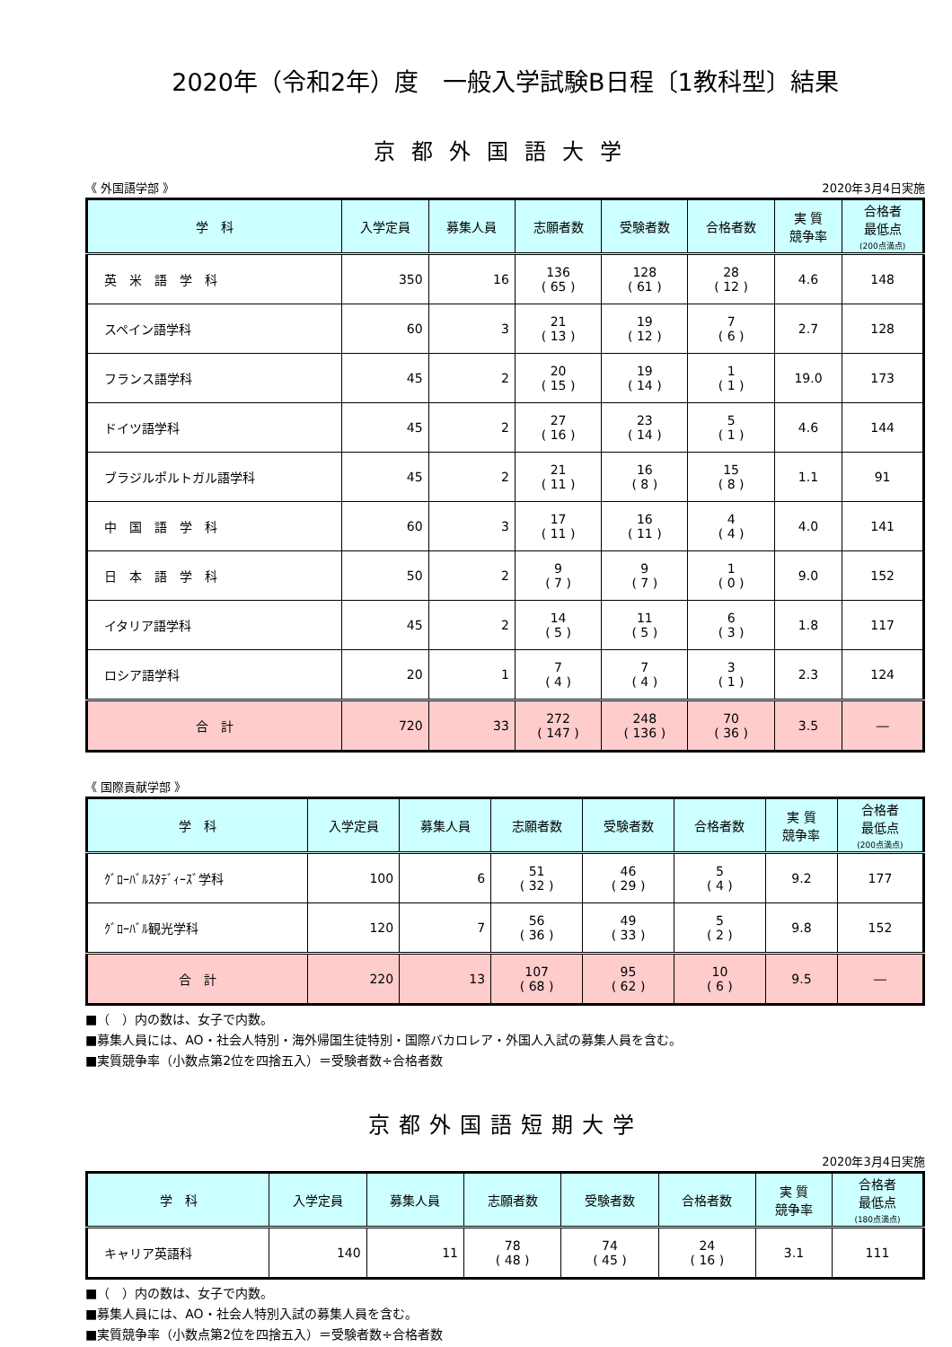2020年（令和2年）度　一般入学試験B日程〔1教科型〕結果
京都外国語大学
《 外国語学部 》 2020年3月4日実施
| 学 科 | 入学定員 | 募集人員 | 志願者数 | 受験者数 | 合格者数 | 実 質 競争率 | 合格者 最低点 (200点満点) |
| --- | --- | --- | --- | --- | --- | --- | --- |
| 英 米 語 学 科 | 350 | 16 | 136 ( 65 ) | 128 ( 61 ) | 28 ( 12 ) | 4.6 | 148 |
| スペイン語学科 | 60 | 3 | 21 ( 13 ) | 19 ( 12 ) | 7 ( 6 ) | 2.7 | 128 |
| フランス語学科 | 45 | 2 | 20 ( 15 ) | 19 ( 14 ) | 1 ( 1 ) | 19.0 | 173 |
| ドイツ語学科 | 45 | 2 | 27 ( 16 ) | 23 ( 14 ) | 5 ( 1 ) | 4.6 | 144 |
| ブラジルポルトガル語学科 | 45 | 2 | 21 ( 11 ) | 16 ( 8 ) | 15 ( 8 ) | 1.1 | 91 |
| 中 国 語 学 科 | 60 | 3 | 17 ( 11 ) | 16 ( 11 ) | 4 ( 4 ) | 4.0 | 141 |
| 日 本 語 学 科 | 50 | 2 | 9 ( 7 ) | 9 ( 7 ) | 1 ( 0 ) | 9.0 | 152 |
| イタリア語学科 | 45 | 2 | 14 ( 5 ) | 11 ( 5 ) | 6 ( 3 ) | 1.8 | 117 |
| ロシア語学科 | 20 | 1 | 7 ( 4 ) | 7 ( 4 ) | 3 ( 1 ) | 2.3 | 124 |
| 合 計 | 720 | 33 | 272 ( 147 ) | 248 ( 136 ) | 70 ( 36 ) | 3.5 | ― |
《 国際貢献学部 》
| 学 科 | 入学定員 | 募集人員 | 志願者数 | 受験者数 | 合格者数 | 実 質 競争率 | 合格者 最低点 (200点満点) |
| --- | --- | --- | --- | --- | --- | --- | --- |
| ｸﾞﾛｰﾊﾞﾙｽﾀﾃﾞｨｰｽﾞ学科 | 100 | 6 | 51 ( 32 ) | 46 ( 29 ) | 5 ( 4 ) | 9.2 | 177 |
| ｸﾞﾛｰﾊﾞﾙ観光学科 | 120 | 7 | 56 ( 36 ) | 49 ( 33 ) | 5 ( 2 ) | 9.8 | 152 |
| 合 計 | 220 | 13 | 107 ( 68 ) | 95 ( 62 ) | 10 ( 6 ) | 9.5 | ― |
■（　）内の数は、女子で内数。
■募集人員には、AO・社会人特別・海外帰国生徒特別・国際バカロレア・外国人入試の募集人員を含む。
■実質競争率（小数点第2位を四捨五入）＝受験者数÷合格者数
京都外国語短期大学
2020年3月4日実施
| 学 科 | 入学定員 | 募集人員 | 志願者数 | 受験者数 | 合格者数 | 実 質 競争率 | 合格者 最低点 (180点満点) |
| --- | --- | --- | --- | --- | --- | --- | --- |
| キャリア英語科 | 140 | 11 | 78 ( 48 ) | 74 ( 45 ) | 24 ( 16 ) | 3.1 | 111 |
■（　）内の数は、女子で内数。
■募集人員には、AO・社会人特別入試の募集人員を含む。
■実質競争率（小数点第2位を四捨五入）＝受験者数÷合格者数